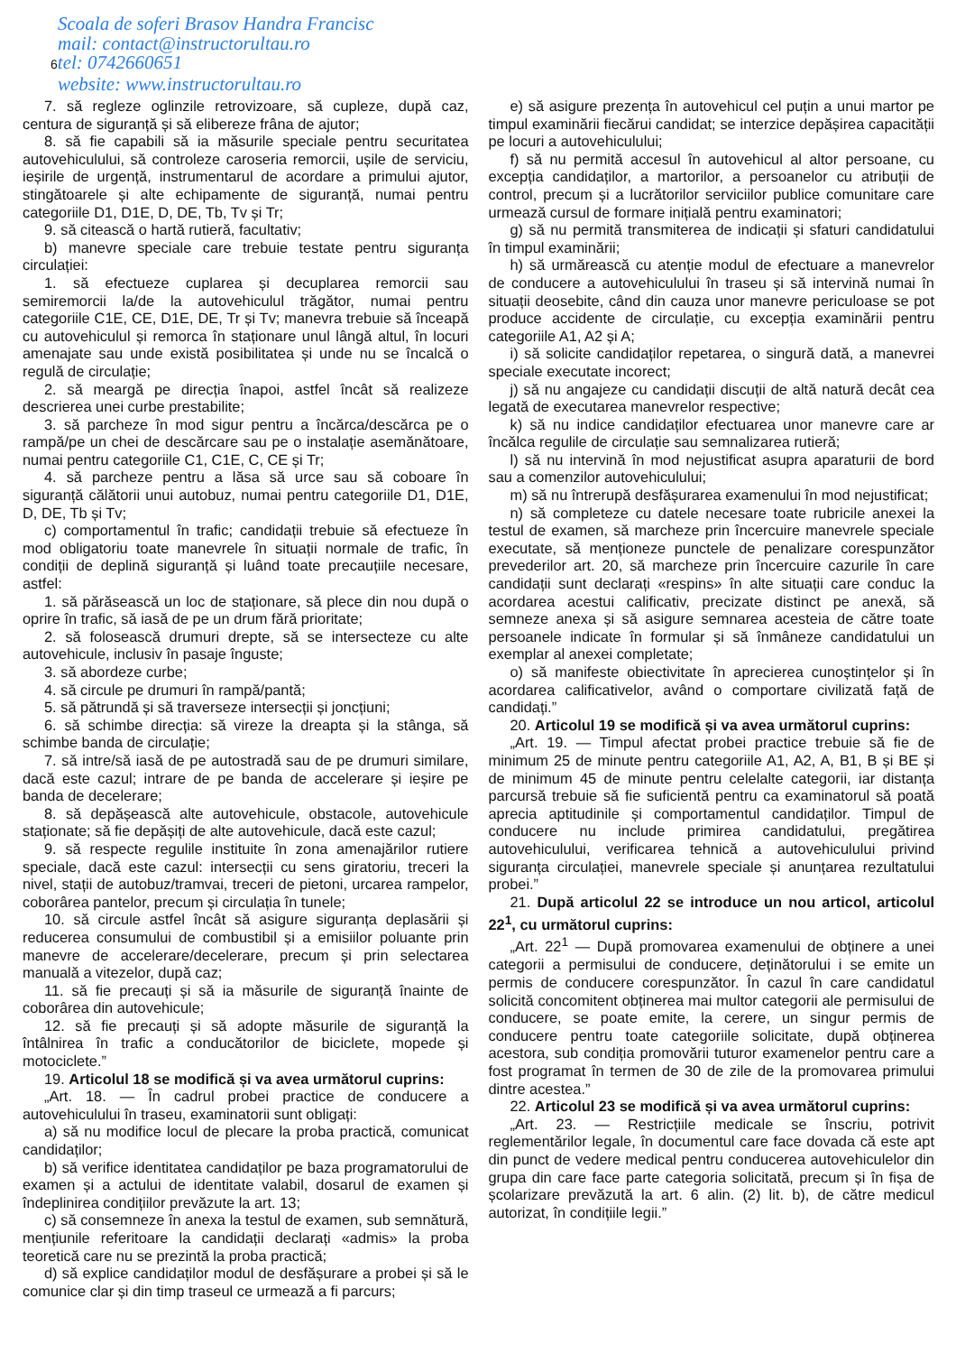Scoala de soferi Brasov Handra Francisc
mail: contact@instructorultau.ro
6tel: 0742660651
website: www.instructorultau.ro
7. să regleze oglinzile retrovizoare, să cupleze, după caz, centura de siguranță și să elibereze frâna de ajutor;
8. să fie capabili să ia măsurile speciale pentru securitatea autovehiculului, să controleze caroseria remorcii, ușile de serviciu, ieșirile de urgență, instrumentarul de acordare a primului ajutor, stingătoarele și alte echipamente de siguranță, numai pentru categoriile D1, D1E, D, DE, Tb, Tv și Tr;
9. să citească o hartă rutieră, facultativ;
b) manevre speciale care trebuie testate pentru siguranța circulației:
1. să efectueze cuplarea și decuplarea remorcii sau semiremorcii la/de la autovehiculul trăgător, numai pentru categoriile C1E, CE, D1E, DE, Tr și Tv; manevra trebuie să înceapă cu autovehiculul și remorca în staționare unul lângă altul, în locuri amenajate sau unde există posibilitatea și unde nu se încalcă o regulă de circulație;
2. să meargă pe direcția înapoi, astfel încât să realizeze descrierea unei curbe prestabilite;
3. să parcheze în mod sigur pentru a încărca/descărca pe o rampă/pe un chei de descărcare sau pe o instalație asemănătoare, numai pentru categoriile C1, C1E, C, CE și Tr;
4. să parcheze pentru a lăsa să urce sau să coboare în siguranță călătorii unui autobuz, numai pentru categoriile D1, D1E, D, DE, Tb și Tv;
c) comportamentul în trafic; candidații trebuie să efectueze în mod obligatoriu toate manevrele în situații normale de trafic, în condiții de deplină siguranță și luând toate precauțiile necesare, astfel:
1. să părăsească un loc de staționare, să plece din nou după o oprire în trafic, să iasă de pe un drum fără prioritate;
2. să folosească drumuri drepte, să se intersecteze cu alte autovehicule, inclusiv în pasaje înguste;
3. să abordeze curbe;
4. să circule pe drumuri în rampă/pantă;
5. să pătrundă și să traverseze intersecții și joncțiuni;
6. să schimbe direcția: să vireze la dreapta și la stânga, să schimbe banda de circulație;
7. să intre/să iasă de pe autostradă sau de pe drumuri similare, dacă este cazul; intrare de pe banda de accelerare și ieșire pe banda de decelerare;
8. să depășească alte autovehicule, obstacole, autovehicule staționate; să fie depășiți de alte autovehicule, dacă este cazul;
9. să respecte regulile instituite în zona amenajărilor rutiere speciale, dacă este cazul: intersecții cu sens giratoriu, treceri la nivel, stații de autobuz/tramvai, treceri de pietoni, urcarea rampelor, coborârea pantelor, precum și circulația în tunele;
10. să circule astfel încât să asigure siguranța deplasării și reducerea consumului de combustibil și a emisiilor poluante prin manevre de accelerare/decelerare, precum și prin selectarea manuală a vitezelor, după caz;
11. să fie precauți și să ia măsurile de siguranță înainte de coborârea din autovehicule;
12. să fie precauți și să adopte măsurile de siguranță la întâlnirea în trafic a conducătorilor de biciclete, mopede și motociclete.”
19. Articolul 18 se modifică și va avea următorul cuprins:
„Art. 18. — În cadrul probei practice de conducere a autovehiculului în traseu, examinatorii sunt obligați:
a) să nu modifice locul de plecare la proba practică, comunicat candidaților;
b) să verifice identitatea candidaților pe baza programatorului de examen și a actului de identitate valabil, dosarul de examen și îndeplinirea condițiilor prevăzute la art. 13;
c) să consemneze în anexa la testul de examen, sub semnătură, mențiunile referitoare la candidații declarați «admis» la proba teoretică care nu se prezintă la proba practică;
d) să explice candidaților modul de desfășurare a probei și să le comunice clar și din timp traseul ce urmează a fi parcurs;
e) să asigure prezența în autovehicul cel puțin a unui martor pe timpul examinării fiecărui candidat; se interzice depășirea capacității pe locuri a autovehiculului;
f) să nu permită accesul în autovehicul al altor persoane, cu excepția candidaților, a martorilor, a persoanelor cu atribuții de control, precum și a lucrătorilor serviciilor publice comunitare care urmează cursul de formare inițială pentru examinatori;
g) să nu permită transmiterea de indicații și sfaturi candidatului în timpul examinării;
h) să urmărească cu atenție modul de efectuare a manevrelor de conducere a autovehiculului în traseu și să intervină numai în situații deosebite, când din cauza unor manevre periculoase se pot produce accidente de circulație, cu excepția examinării pentru categoriile A1, A2 și A;
i) să solicite candidaților repetarea, o singură dată, a manevrei speciale executate incorect;
j) să nu angajeze cu candidații discuții de altă natură decât cea legată de executarea manevrelor respective;
k) să nu indice candidaților efectuarea unor manevre care ar încălca regulile de circulație sau semnalizarea rutieră;
l) să nu intervină în mod nejustificat asupra aparaturii de bord sau a comenzilor autovehiculului;
m) să nu întrerupă desfășurarea examenului în mod nejustificat;
n) să completeze cu datele necesare toate rubricile anexei la testul de examen, să marcheze prin încercuire manevrele speciale executate, să menționeze punctele de penalizare corespunzător prevederilor art. 20, să marcheze prin încercuire cazurile în care candidații sunt declarați «respins» în alte situații care conduc la acordarea acestui calificativ, precizate distinct pe anexă, să semneze anexa și să asigure semnarea acesteia de către toate persoanele indicate în formular și să înmâneze candidatului un exemplar al anexei completate;
o) să manifeste obiectivitate în aprecierea cunoștințelor și în acordarea calificativelor, având o comportare civilizată față de candidați.”
20. Articolul 19 se modifică și va avea următorul cuprins:
„Art. 19. — Timpul afectat probei practice trebuie să fie de minimum 25 de minute pentru categoriile A1, A2, A, B1, B și BE și de minimum 45 de minute pentru celelalte categorii, iar distanța parcursă trebuie să fie suficientă pentru ca examinatorul să poată aprecia aptitudinile și comportamentul candidaților. Timpul de conducere nu include primirea candidatului, pregătirea autovehiculului, verificarea tehnică a autovehiculului privind siguranța circulației, manevrele speciale și anunțarea rezultatului probei.”
21. După articolul 22 se introduce un nou articol, articolul 22<sup>1</sup>, cu următorul cuprins:
„Art. 22<sup>1</sup> — După promovarea examenului de obținere a unei categorii a permisului de conducere, deținătorului i se emite un permis de conducere corespunzător. În cazul în care candidatul solicită concomitent obținerea mai multor categorii ale permisului de conducere, se poate emite, la cerere, un singur permis de conducere pentru toate categoriile solicitate, după obținerea acestora, sub condiția promovării tuturor examenelor pentru care a fost programat în termen de 30 de zile de la promovarea primului dintre acestea.”
22. Articolul 23 se modifică și va avea următorul cuprins:
„Art. 23. — Restricțiile medicale se înscriu, potrivit reglementărilor legale, în documentul care face dovada că este apt din punct de vedere medical pentru conducerea autovehiculelor din grupa din care face parte categoria solicitată, precum și în fișa de școlarizare prevăzută la art. 6 alin. (2) lit. b), de către medicul autorizat, în condițiile legii.”